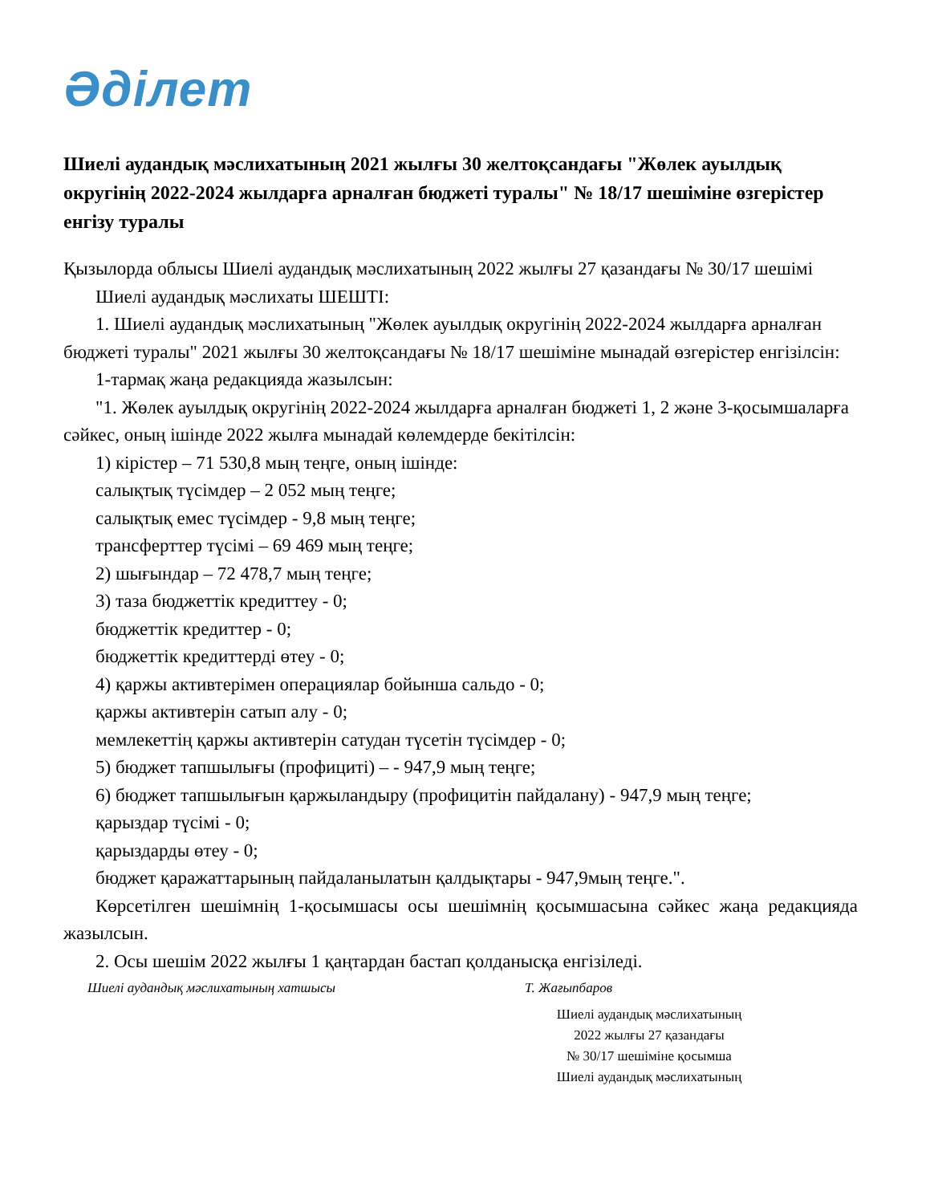Әділет
Шиелі аудандық мәслихатының 2021 жылғы 30 желтоқсандағы "Жөлек ауылдық округінің 2022-2024 жылдарға арналған бюджеті туралы" № 18/17 шешіміне өзгерістер енгізу туралы
Қызылорда облысы Шиелі аудандық мәслихатының 2022 жылғы 27 қазандағы № 30/17 шешімі
Шиелі аудандық мәслихаты ШЕШТІ:
1. Шиелі аудандық мәслихатының "Жөлек ауылдық округінің 2022-2024 жылдарға арналған бюджеті туралы" 2021 жылғы 30 желтоқсандағы № 18/17 шешіміне мынадай өзгерістер енгізілсін:
1-тармақ жаңа редакцияда жазылсын:
"1. Жөлек ауылдық округінің 2022-2024 жылдарға арналған бюджеті 1, 2 және 3-қосымшаларға сәйкес, оның ішінде 2022 жылға мынадай көлемдерде бекітілсін:
1) кірістер – 71 530,8 мың теңге, оның ішінде:
салықтық түсімдер – 2 052 мың теңге;
салықтық емес түсімдер - 9,8 мың теңге;
трансферттер түсімі – 69 469 мың теңге;
2) шығындар – 72 478,7 мың теңге;
3) таза бюджеттік кредиттеу - 0;
бюджеттік кредиттер - 0;
бюджеттік кредиттерді өтеу - 0;
4) қаржы активтерімен операциялар бойынша сальдо - 0;
қаржы активтерін сатып алу - 0;
мемлекеттің қаржы активтерін сатудан түсетін түсімдер - 0;
5) бюджет тапшылығы (профициті) – - 947,9 мың теңге;
6) бюджет тапшылығын қаржыландыру (профицитін пайдалану) - 947,9 мың теңге;
қарыздар түсімі - 0;
қарыздарды өтеу - 0;
бюджет қаражаттарының пайдаланылатын қалдықтары - 947,9мың теңге.".
Көрсетілген шешімнің 1-қосымшасы осы шешімнің қосымшасына сәйкес жаңа редакцияда жазылсын.
2. Осы шешім 2022 жылғы 1 қаңтардан бастап қолданысқа енгізіледі.
Шиелі аудандық мәслихатының хатшысы Т. Жағыпбаров
Шиелі аудандық мәслихатының
2022 жылғы 27 қазандағы
№ 30/17 шешіміне қосымша
Шиелі аудандық мәслихатының